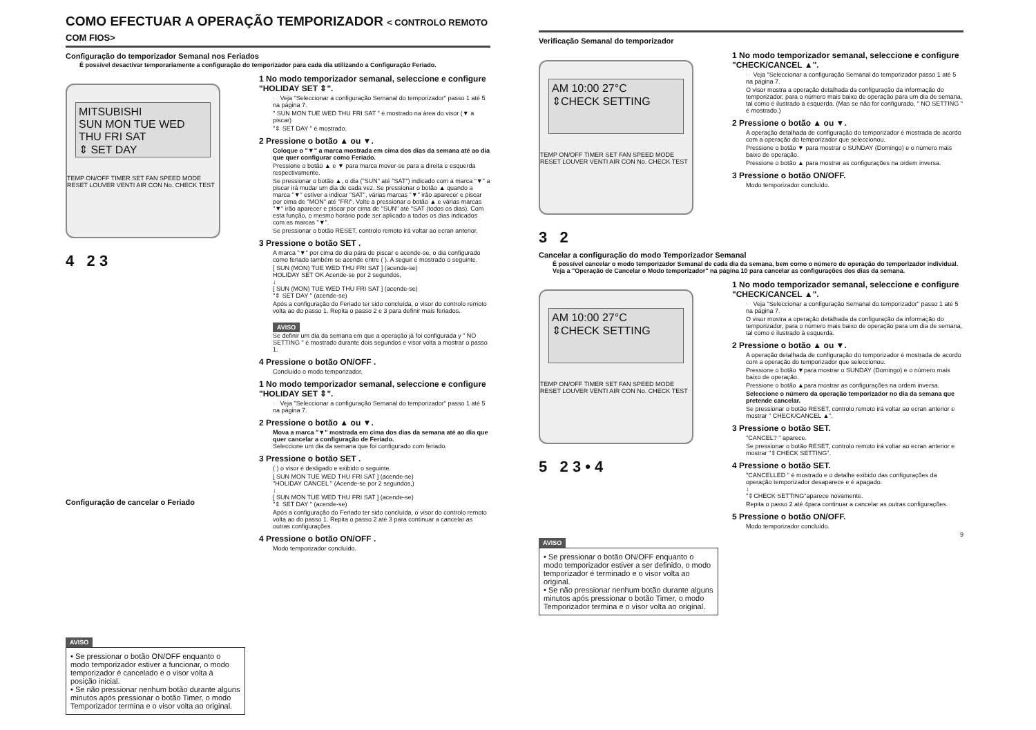COMO EFECTUAR A OPERAÇÃO TEMPORIZADOR < CONTROLO REMOTO COM FIOS>
Configuração do temporizador Semanal nos Feriados
É possível desactivar temporariamente a configuração do temporizador para cada dia utilizando a Configuração Feriado.
MITSUBISHI
SUN MON TUE WED THU FRI SAT
⇕ SET DAY
TEMP ON/OFF TIMER SET FAN SPEED MODE RESET LOUVER VENTI AIR CON No. CHECK TEST
4 2 3
Configuração de cancelar o Feriado
AVISO
• Se pressionar o botão ON/OFF enquanto o modo temporizador estiver a funcionar, o modo temporizador é cancelado e o visor volta à posição inicial.
• Se não pressionar nenhum botão durante alguns minutos após pressionar o botão Timer, o modo Temporizador termina e o visor volta ao original.
1 No modo temporizador semanal, seleccione e configure "HOLIDAY SET ⇕".
☞ Veja "Seleccionar a configuração Semanal do temporizador" passo 1 até 5 na página 7.
" SUN MON TUE WED THU FRI SAT " é mostrado na área do visor (▼ a piscar)
"⇕ SET DAY " é mostrado.
2 Pressione o botão ▲ ou ▼.
Coloque o "▼" a marca mostrada em cima dos dias da semana até ao dia que quer configurar como Feriado.
Pressione o botão ▲ e ▼ para marca mover-se para a direita e esquerda respectivamente.
Se pressionar o botão ▲, o dia ("SUN" até "SAT") indicado com a marca "▼" a piscar irá mudar um dia de cada vez. Se pressionar o botão ▲ quando a marca "▼" estiver a indicar "SAT", várias marcas "▼" irão aparecer e piscar por cima de "MON" até "FRI". Volte a pressionar o botão ▲ e várias marcas "▼" irão aparecer e piscar por cima de "SUN" até "SAT (todos os dias). Com esta função, o mesmo horário pode ser aplicado a todos os dias indicados com as marcas "▼".
Se pressionar o botão RESET, controlo remoto irá voltar ao ecran anterior.
3 Pressione o botão SET .
A marca "▼" por cima do dia pára de piscar e acende-se, o dia configurado como feriado também se acende entre ( ). A seguir é mostrado o seguinte.
[ SUN (MON) TUE WED THU FRI SAT ] (acende-se)
HOLIDAY SET OK Acende-se por 2 segundos,
↓
[ SUN (MON) TUE WED THU FRI SAT ] (acende-se)
"⇕ SET DAY " (acende-se)
Após a configuração do Feriado ter sido concluída, o visor do controlo remoto volta ao do passo 1. Repita o passo 2 e 3 para definir mais feriados.
AVISO
Se definir um dia da semana em que a operação já foi configurada y " NO SETTING " é mostrado durante dois segundos e visor volta a mostrar o passo 1.
4 Pressione o botão ON/OFF .
Concluído o modo temporizador.
1 No modo temporizador semanal, seleccione e configure "HOLIDAY SET ⇕".
☞ Veja "Seleccionar a configuração Semanal do temporizador" passo 1 até 5 na página 7.
2 Pressione o botão ▲ ou ▼.
Mova a marca "▼" mostrada em cima dos dias da semana até ao dia que quer cancelar a configuração de Feriado.
Seleccione um dia da semana que foi configurado com feriado.
3 Pressione o botão SET .
( ) o visor é desligado e exibido o seguinte.
[ SUN MON TUE WED THU FRI SAT ] (acende-se)
"HOLIDAY CANCEL " (Acende-se por 2 segundos,)
↓
[ SUN MON TUE WED THU FRI SAT ] (acende-se)
"⇕ SET DAY " (acende-se)
Após a configuração do Feriado ter sido concluída, o visor do controlo remoto volta ao do passo 1. Repita o passo 2 até 3 para continuar a cancelar as outras configurações.
4 Pressione o botão ON/OFF .
Modo temporizador concluído.
Verificação Semanal do temporizador
AM 10:00 27°C
⇕CHECK SETTING
TEMP ON/OFF TIMER SET FAN SPEED MODE RESET LOUVER VENTI AIR CON No. CHECK TEST
3 2
1 No modo temporizador semanal, seleccione e configure "CHECK/CANCEL ▲".
☞ Veja "Seleccionar a configuração Semanal do temporizador passo 1 até 5 na página 7.
O visor mostra a operação detalhada da configuração da informação do temporizador, para o número mais baixo de operação para um dia de semana, tal como é ilustrado à esquerda. (Mas se não for configurado, " NO SETTING " é mostrado.)
2 Pressione o botão ▲ ou ▼.
A operação detalhada de configuração do temporizador é mostrada de acordo com a operação do temporizador que seleccionou.
Pressione o botão ▼ para mostrar o SUNDAY (Domingo) e o número mais baixo de operação.
Pressione o botão ▲ para mostrar as configurações na ordem inversa.
3 Pressione o botão ON/OFF.
Modo temporizador concluído.
Cancelar a configuração do modo Temporizador Semanal
É possível cancelar o modo temporizador Semanal de cada dia da semana, bem como o número de operação do temporizador individual.
Veja a "Operação de Cancelar o Modo temporizador" na página 10 para cancelar as configurações dos dias da semana.
AM 10:00 27°C
⇕CHECK SETTING
TEMP ON/OFF TIMER SET FAN SPEED MODE RESET LOUVER VENTI AIR CON No. CHECK TEST
5 2 3 • 4
AVISO
• Se pressionar o botão ON/OFF enquanto o modo temporizador estiver a ser definido, o modo temporizador é terminado e o visor volta ao original.
• Se não pressionar nenhum botão durante alguns minutos após pressionar o botão Timer, o modo Temporizador termina e o visor volta ao original.
1 No modo temporizador semanal, seleccione e configure "CHECK/CANCEL ▲".
☞ Veja "Seleccionar a configuração Semanal do temporizador" passo 1 até 5 na página 7.
O visor mostra a operação detalhada da configuração da informação do temporizador, para o número mais baixo de operação para um dia de semana, tal como é ilustrado à esquerda.
2 Pressione o botão ▲ ou ▼.
A operação detalhada de configuração do temporizador é mostrada de acordo com a operação do temporizador que seleccionou.
Pressione o botão ▼para mostrar o SUNDAY (Domingo) e o número mais baixo de operação.
Pressione o botão ▲para mostrar as configurações na ordem inversa.
Seleccione o número da operação temporizador no dia da semana que pretende cancelar.
Se pressionar o botão RESET, controlo remoto irá voltar ao ecran anterior e mostrar " CHECK/CANCEL ▲".
3 Pressione o botão SET.
"CANCEL? " aparece.
Se pressionar o botão RESET, controlo remoto irá voltar ao ecran anterior e mostrar "⇕CHECK SETTING".
4 Pressione o botão SET.
"CANCELLED " é mostrado e o detalhe exibido das configurações da operação temporizador desaparece e é apagado.
↓
"⇕CHECK SETTING"aparece novamente.
Repita o passo 2 até 4para continuar a cancelar as outras configurações.
5 Pressione o botão ON/OFF.
Modo temporizador concluído.
9